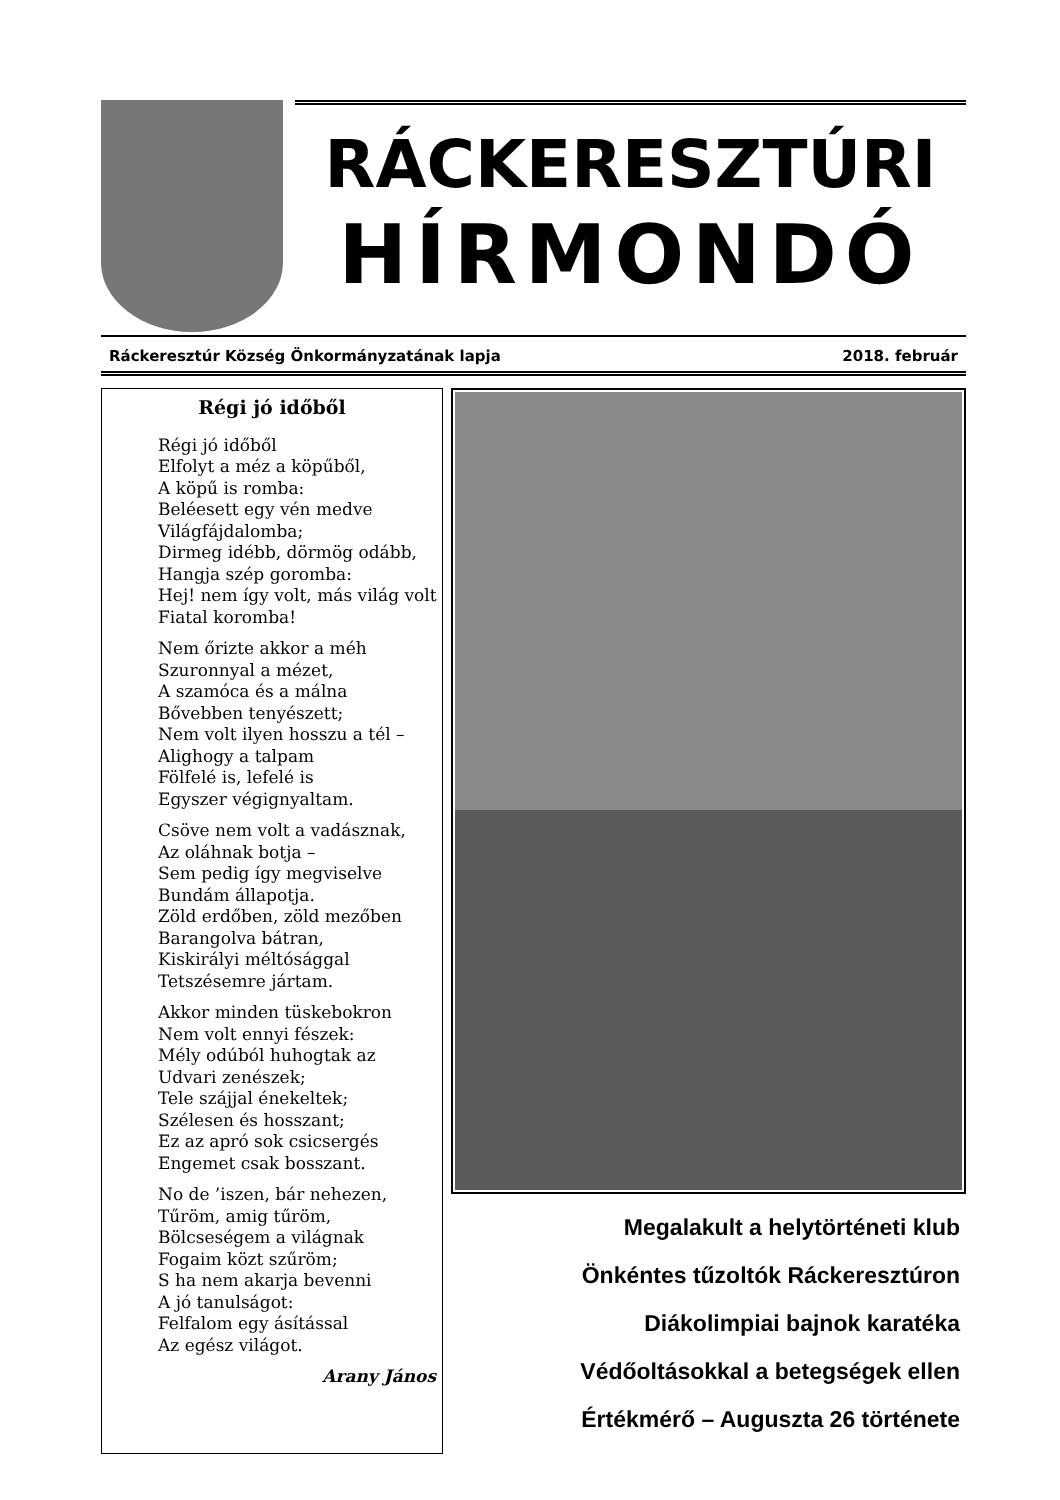RÁCKERESZTÚRI
HÍRMONDÓ
Ráckeresztúr Község Önkormányzatának lapja 2018. február
Régi jó időből
Régi jó időből
Elfolyt a méz a köpűből,
A köpű is romba:
Beléesett egy vén medve
Világfájdalomba;
Dirmeg idébb, dörmög odább,
Hangja szép goromba:
Hej! nem így volt, más világ volt
Fiatal koromba!
Nem őrizte akkor a méh
Szuronnyal a mézet,
A szamóca és a málna
Bővebben tenyészett;
Nem volt ilyen hosszu a tél –
Alighogy a talpam
Fölfelé is, lefelé is
Egyszer végignyaltam.
Csöve nem volt a vadásznak,
Az oláhnak botja –
Sem pedig így megviselve
Bundám állapotja.
Zöld erdőben, zöld mezőben
Barangolva bátran,
Kiskirályi méltósággal
Tetszésemre jártam.
Akkor minden tüskebokron
Nem volt ennyi fészek:
Mély odúból huhogtak az
Udvari zenészek;
Tele szájjal énekeltek;
Szélesen és hosszant;
Ez az apró sok csicsergés
Engemet csak bosszant.
No de ’iszen, bár nehezen,
Tűröm, amig tűröm,
Bölcseségem a világnak
Fogaim közt szűröm;
S ha nem akarja bevenni
A jó tanulságot:
Felfalom egy ásítással
Az egész világot.
Arany János
Megalakult a helytörténeti klub
Önkéntes tűzoltók Ráckeresztúron
Diákolimpiai bajnok karatéka
Védőoltásokkal a betegségek ellen
Értékmérő – Auguszta 26 története